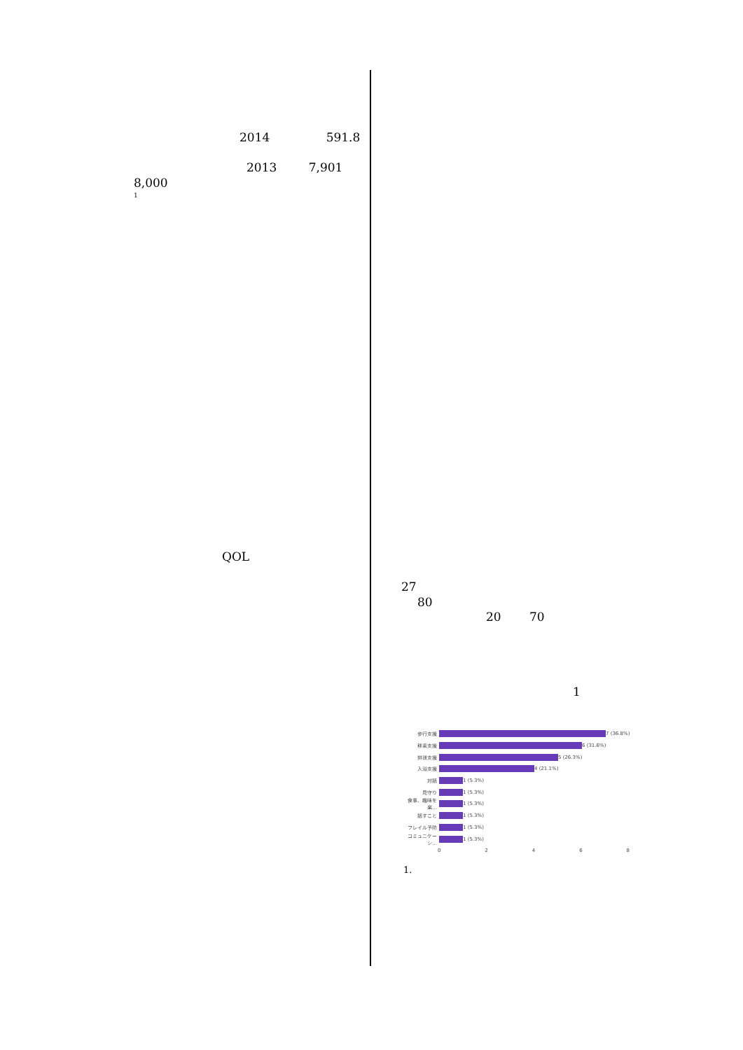2014 591.8
2013 7,901
8,000
1
QOL
27
80
20 70
1
歩行支援 7 (36.8%)
移乗支援 6 (31.6%)
排泄支援 5 (26.3%)
入浴支援 4 (21.1%)
対話 1 (5.3%)
見守り 1 (5.3%)
食事、趣味を楽... 1 (5.3%)
話すこと 1 (5.3%)
フレイル予防 1 (5.3%)
コミュニケーシ... 1 (5.3%)
0 2 4 6 8
1.